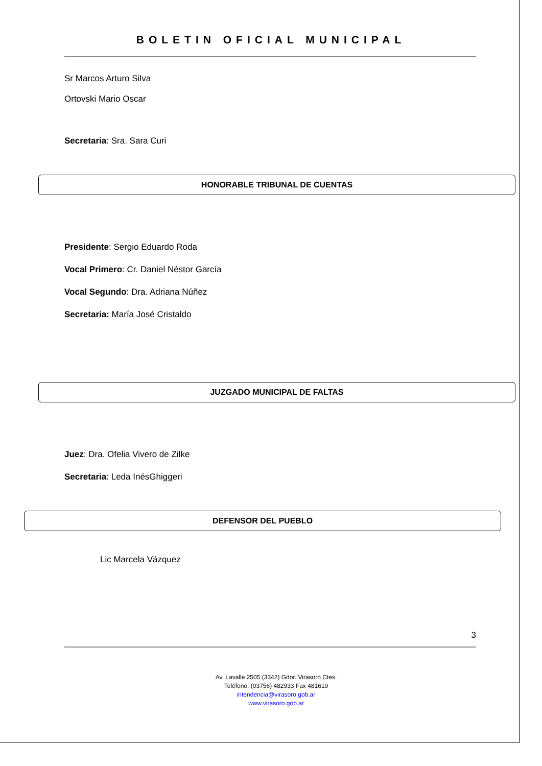BOLETIN OFICIAL MUNICIPAL
Sr Marcos Arturo Silva
Ortovski Mario Oscar
Secretaria: Sra. Sara Curi
HONORABLE TRIBUNAL DE CUENTAS
Presidente: Sergio Eduardo Roda
Vocal Primero: Cr. Daniel Néstor García
Vocal Segundo: Dra. Adriana Núñez
Secretaria: María José Cristaldo
JUZGADO MUNICIPAL DE FALTAS
Juez: Dra. Ofelia Vivero de Zilke
Secretaria: Leda InésGhiggeri
DEFENSOR DEL PUEBLO
Lic Marcela Vázquez
3
Av. Lavalle 2505 (3342) Gdor. Virasoro Ctes.
Teléfono: (03756) 482933 Fax 481619
intendencia@virasoro.gob.ar
www.virasoro.gob.ar